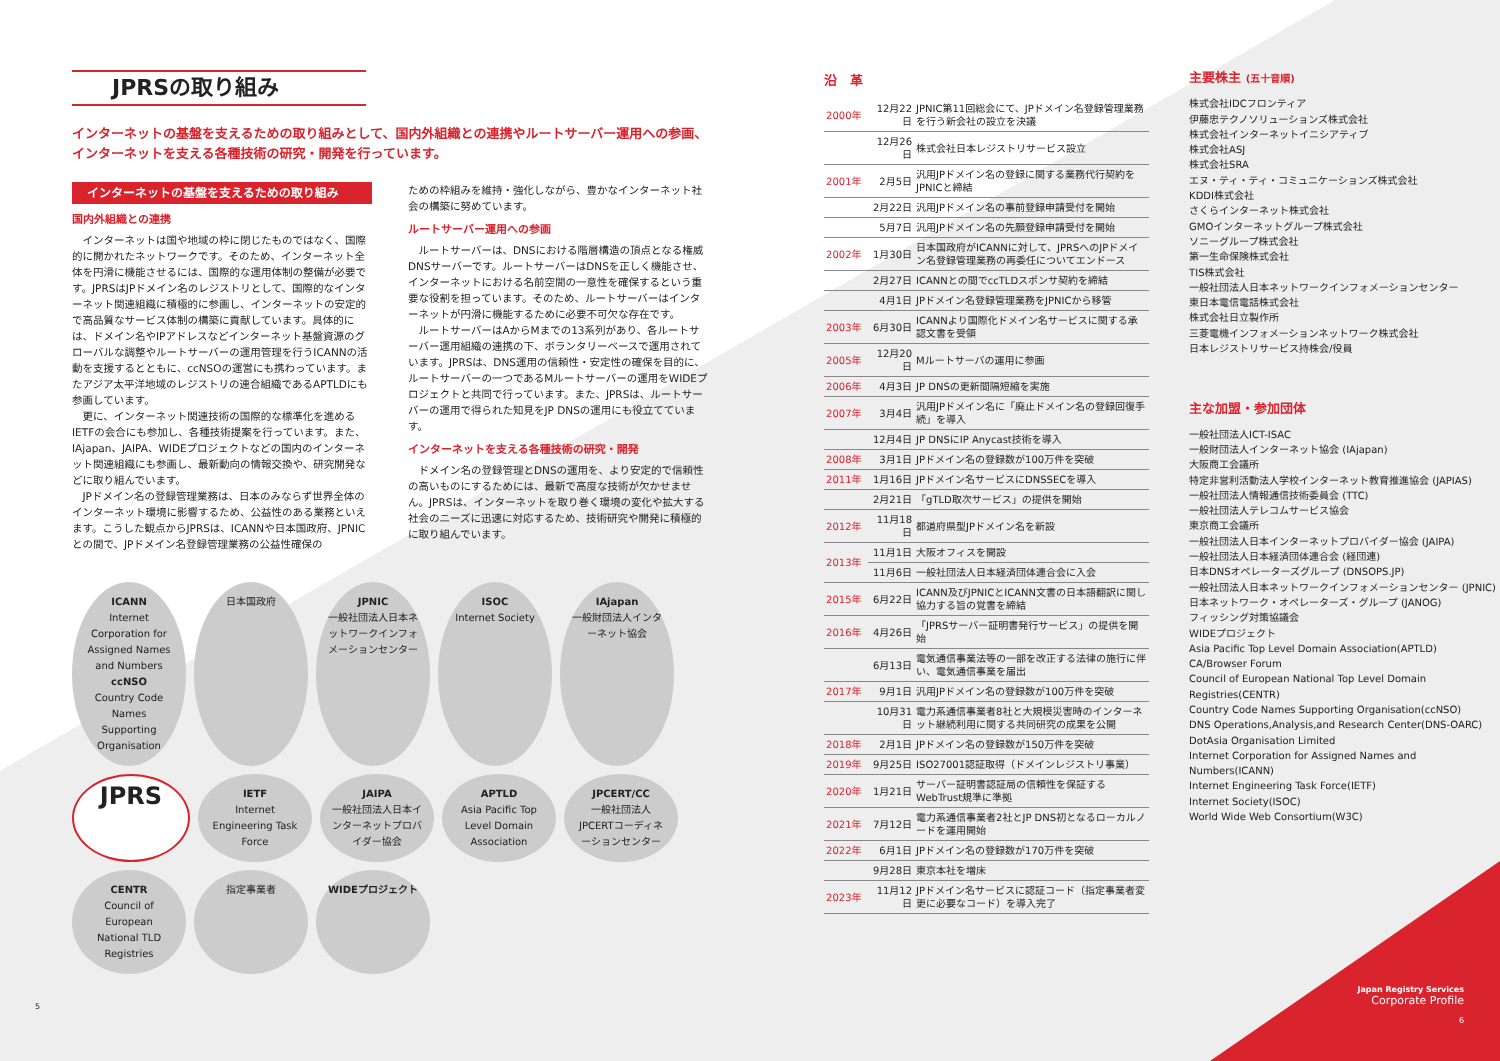JPRSの取り組み
インターネットの基盤を支えるための取り組みとして、国内外組織との連携やルートサーバー運用への参画、
インターネットを支える各種技術の研究・開発を行っています。
インターネットの基盤を支えるための取り組み
国内外組織との連携
インターネットは国や地域の枠に閉じたものではなく、国際的に開かれたネットワークです。そのため、インターネット全体を円滑に機能させるには、国際的な運用体制の整備が必要です。JPRSはJPドメイン名のレジストリとして、国際的なインターネット関連組織に積極的に参画し、インターネットの安定的で高品質なサービス体制の構築に貢献しています。具体的には、ドメイン名やIPアドレスなどインターネット基盤資源のグローバルな調整やルートサーバーの運用管理を行うICANNの活動を支援するとともに、ccNSOの運営にも携わっています。またアジア太平洋地域のレジストリの連合組織であるAPTLDにも参画しています。
更に、インターネット関連技術の国際的な標準化を進めるIETFの会合にも参加し、各種技術提案を行っています。また、IAjapan、JAIPA、WIDEプロジェクトなどの国内のインターネット関連組織にも参画し、最新動向の情報交換や、研究開発などに取り組んでいます。
JPドメイン名の登録管理業務は、日本のみならず世界全体のインターネット環境に影響するため、公益性のある業務といえます。こうした観点からJPRSは、ICANNや日本国政府、JPNICとの間で、JPドメイン名登録管理業務の公益性確保の
ための枠組みを維持・強化しながら、豊かなインターネット社会の構築に努めています。
ルートサーバー運用への参画
ルートサーバーは、DNSにおける階層構造の頂点となる権威DNSサーバーです。ルートサーバーはDNSを正しく機能させ、インターネットにおける名前空間の一意性を確保するという重要な役割を担っています。そのため、ルートサーバーはインターネットが円滑に機能するために必要不可欠な存在です。
ルートサーバーはAからMまでの13系列があり、各ルートサーバー運用組織の連携の下、ボランタリーベースで運用されています。JPRSは、DNS運用の信頼性・安定性の確保を目的に、ルートサーバーの一つであるMルートサーバーの運用をWIDEプロジェクトと共同で行っています。また、JPRSは、ルートサーバーの運用で得られた知見をJP DNSの運用にも役立てています。
インターネットを支える各種技術の研究・開発
ドメイン名の登録管理とDNSの運用を、より安定的で信頼性の高いものにするためには、最新で高度な技術が欠かせません。JPRSは、インターネットを取り巻く環境の変化や拡大する社会のニーズに迅速に対応するため、技術研究や開発に積極的に取り組んでいます。
ICANN
Internet Corporation for Assigned Names and Numbers
ccNSO
Country Code Names Supporting Organisation
日本国政府
JPNIC
一般社団法人日本ネットワークインフォメーションセンター
ISOC
Internet Society
IAjapan
一般財団法人インターネット協会
JPRS
IETF
Internet Engineering Task Force
JAIPA
一般社団法人日本インターネットプロバイダー協会
APTLD
Asia Pacific Top Level Domain Association
JPCERT/CC
一般社団法人JPCERTコーディネーションセンター
CENTR
Council of European National TLD Registries
指定事業者
WIDEプロジェクト
沿　革
| 2000年 | 12月22日 | JPNIC第11回総会にて、JPドメイン名登録管理業務を行う新会社の設立を決議 |
| | 12月26日 | 株式会社日本レジストリサービス設立 |
| 2001年 | 2月5日 | 汎用JPドメイン名の登録に関する業務代行契約をJPNICと締結 |
| | 2月22日 | 汎用JPドメイン名の事前登録申請受付を開始 |
| | 5月7日 | 汎用JPドメイン名の先願登録申請受付を開始 |
| 2002年 | 1月30日 | 日本国政府がICANNに対して、JPRSへのJPドメイン名登録管理業務の再委任についてエンドース |
| | 2月27日 | ICANNとの間でccTLDスポンサ契約を締結 |
| | 4月1日 | JPドメイン名登録管理業務をJPNICから移管 |
| 2003年 | 6月30日 | ICANNより国際化ドメイン名サービスに関する承認文書を受領 |
| 2005年 | 12月20日 | Mルートサーバの運用に参画 |
| 2006年 | 4月3日 | JP DNSの更新間隔短縮を実施 |
| 2007年 | 3月4日 | 汎用JPドメイン名に「廃止ドメイン名の登録回復手続」を導入 |
| | 12月4日 | JP DNSにIP Anycast技術を導入 |
| 2008年 | 3月1日 | JPドメイン名の登録数が100万件を突破 |
| 2011年 | 1月16日 | JPドメイン名サービスにDNSSECを導入 |
| | 2月21日 | 「gTLD取次サービス」の提供を開始 |
| 2012年 | 11月18日 | 都道府県型JPドメイン名を新設 |
| 2013年 | 11月1日 | 大阪オフィスを開設 |
| | 11月6日 | 一般社団法人日本経済団体連合会に入会 |
| 2015年 | 6月22日 | ICANN及びJPNICとICANN文書の日本語翻訳に関し協力する旨の覚書を締結 |
| 2016年 | 4月26日 | 「JPRSサーバー証明書発行サービス」の提供を開始 |
| | 6月13日 | 電気通信事業法等の一部を改正する法律の施行に伴い、電気通信事業を届出 |
| 2017年 | 9月1日 | 汎用JPドメイン名の登録数が100万件を突破 |
| | 10月31日 | 電力系通信事業者8社と大規模災害時のインターネット継続利用に関する共同研究の成果を公開 |
| 2018年 | 2月1日 | JPドメイン名の登録数が150万件を突破 |
| 2019年 | 9月25日 | ISO27001認証取得（ドメインレジストリ事業） |
| 2020年 | 1月21日 | サーバー証明書認証局の信頼性を保証するWebTrust規準に準拠 |
| 2021年 | 7月12日 | 電力系通信事業者2社とJP DNS初となるローカルノードを運用開始 |
| 2022年 | 6月1日 | JPドメイン名の登録数が170万件を突破 |
| | 9月28日 | 東京本社を増床 |
| 2023年 | 11月12日 | JPドメイン名サービスに認証コード（指定事業者変更に必要なコード）を導入完了 |
主要株主 (五十音順)
株式会社IDCフロンティア
伊藤忠テクノソリューションズ株式会社
株式会社インターネットイニシアティブ
株式会社ASJ
株式会社SRA
エヌ・ティ・ティ・コミュニケーションズ株式会社
KDDI株式会社
さくらインターネット株式会社
GMOインターネットグループ株式会社
ソニーグループ株式会社
第一生命保険株式会社
TIS株式会社
一般社団法人日本ネットワークインフォメーションセンター
東日本電信電話株式会社
株式会社日立製作所
三菱電機インフォメーションネットワーク株式会社
日本レジストリサービス持株会/役員
主な加盟・参加団体
一般社団法人ICT-ISAC
一般財団法人インターネット協会 (IAjapan)
大阪商工会議所
特定非営利活動法人学校インターネット教育推進協会 (JAPIAS)
一般社団法人情報通信技術委員会 (TTC)
一般社団法人テレコムサービス協会
東京商工会議所
一般社団法人日本インターネットプロバイダー協会 (JAIPA)
一般社団法人日本経済団体連合会 (経団連)
日本DNSオペレーターズグループ (DNSOPS.JP)
一般社団法人日本ネットワークインフォメーションセンター (JPNIC)
日本ネットワーク・オペレーターズ・グループ (JANOG)
フィッシング対策協議会
WIDEプロジェクト
Asia Pacific Top Level Domain Association(APTLD)
CA/Browser Forum
Council of European National Top Level Domain Registries(CENTR)
Country Code Names Supporting Organisation(ccNSO)
DNS Operations,Analysis,and Research Center(DNS-OARC)
DotAsia Organisation Limited
Internet Corporation for Assigned Names and Numbers(ICANN)
Internet Engineering Task Force(IETF)
Internet Society(ISOC)
World Wide Web Consortium(W3C)
5
Japan Registry Services
Corporate Profile
6